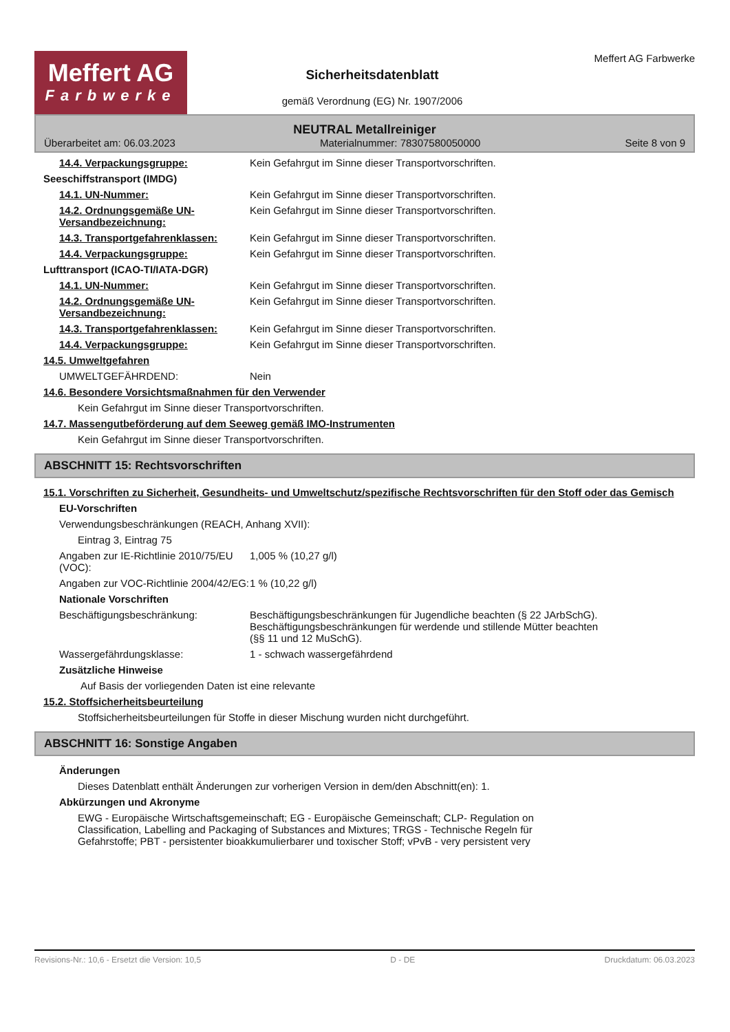Meffert AG
Farbwerke
Sicherheitsdatenblatt
gemäß Verordnung (EG) Nr. 1907/2006
Meffert AG Farbwerke
NEUTRAL Metallreiniger
Überarbeitet am: 06.03.2023 Materialnummer: 78307580050000 Seite 8 von 9
14.4. Verpackungsgruppe: Kein Gefahrgut im Sinne dieser Transportvorschriften.
Seeschiffstransport (IMDG)
14.1. UN-Nummer: Kein Gefahrgut im Sinne dieser Transportvorschriften.
14.2. Ordnungsgemäße UN-Versandbezeichnung:
Kein Gefahrgut im Sinne dieser Transportvorschriften.
14.3. Transportgefahrenklassen: Kein Gefahrgut im Sinne dieser Transportvorschriften.
14.4. Verpackungsgruppe: Kein Gefahrgut im Sinne dieser Transportvorschriften.
Lufttransport (ICAO-TI/IATA-DGR)
14.1. UN-Nummer: Kein Gefahrgut im Sinne dieser Transportvorschriften.
14.2. Ordnungsgemäße UN-Versandbezeichnung:
Kein Gefahrgut im Sinne dieser Transportvorschriften.
14.3. Transportgefahrenklassen: Kein Gefahrgut im Sinne dieser Transportvorschriften.
14.4. Verpackungsgruppe: Kein Gefahrgut im Sinne dieser Transportvorschriften.
14.5. Umweltgefahren
UMWELTGEFÄHRDEND: Nein
14.6. Besondere Vorsichtsmaßnahmen für den Verwender
Kein Gefahrgut im Sinne dieser Transportvorschriften.
14.7. Massengutbeförderung auf dem Seeweg gemäß IMO-Instrumenten
Kein Gefahrgut im Sinne dieser Transportvorschriften.
ABSCHNITT 15: Rechtsvorschriften
15.1. Vorschriften zu Sicherheit, Gesundheits- und Umweltschutz/spezifische Rechtsvorschriften für den Stoff oder das Gemisch
EU-Vorschriften
Verwendungsbeschränkungen (REACH, Anhang XVII):
Eintrag 3, Eintrag 75
Angaben zur IE-Richtlinie 2010/75/EU (VOC):
1,005 % (10,27 g/l)
Angaben zur VOC-Richtlinie 2004/42/EG:
1 % (10,22 g/l)
Nationale Vorschriften
Beschäftigungsbeschränkung: Beschäftigungsbeschränkungen für Jugendliche beachten (§ 22 JArbSchG). Beschäftigungsbeschränkungen für werdende und stillende Mütter beachten (§§ 11 und 12 MuSchG).
Wassergefährdungsklasse: 1 - schwach wassergefährdend
Zusätzliche Hinweise
Auf Basis der vorliegenden Daten ist eine relevante
15.2. Stoffsicherheitsbeurteilung
Stoffsicherheitsbeurteilungen für Stoffe in dieser Mischung wurden nicht durchgeführt.
ABSCHNITT 16: Sonstige Angaben
Änderungen
Dieses Datenblatt enthält Änderungen zur vorherigen Version in dem/den Abschnitt(en): 1.
Abkürzungen und Akronyme
EWG - Europäische Wirtschaftsgemeinschaft; EG - Europäische Gemeinschaft; CLP- Regulation on Classification, Labelling and Packaging of Substances and Mixtures; TRGS - Technische Regeln für Gefahrstoffe; PBT - persistenter bioakkumulierbarer und toxischer Stoff; vPvB - very persistent very
Revisions-Nr.: 10,6 - Ersetzt die Version: 10,5 D - DE Druckdatum: 06.03.2023